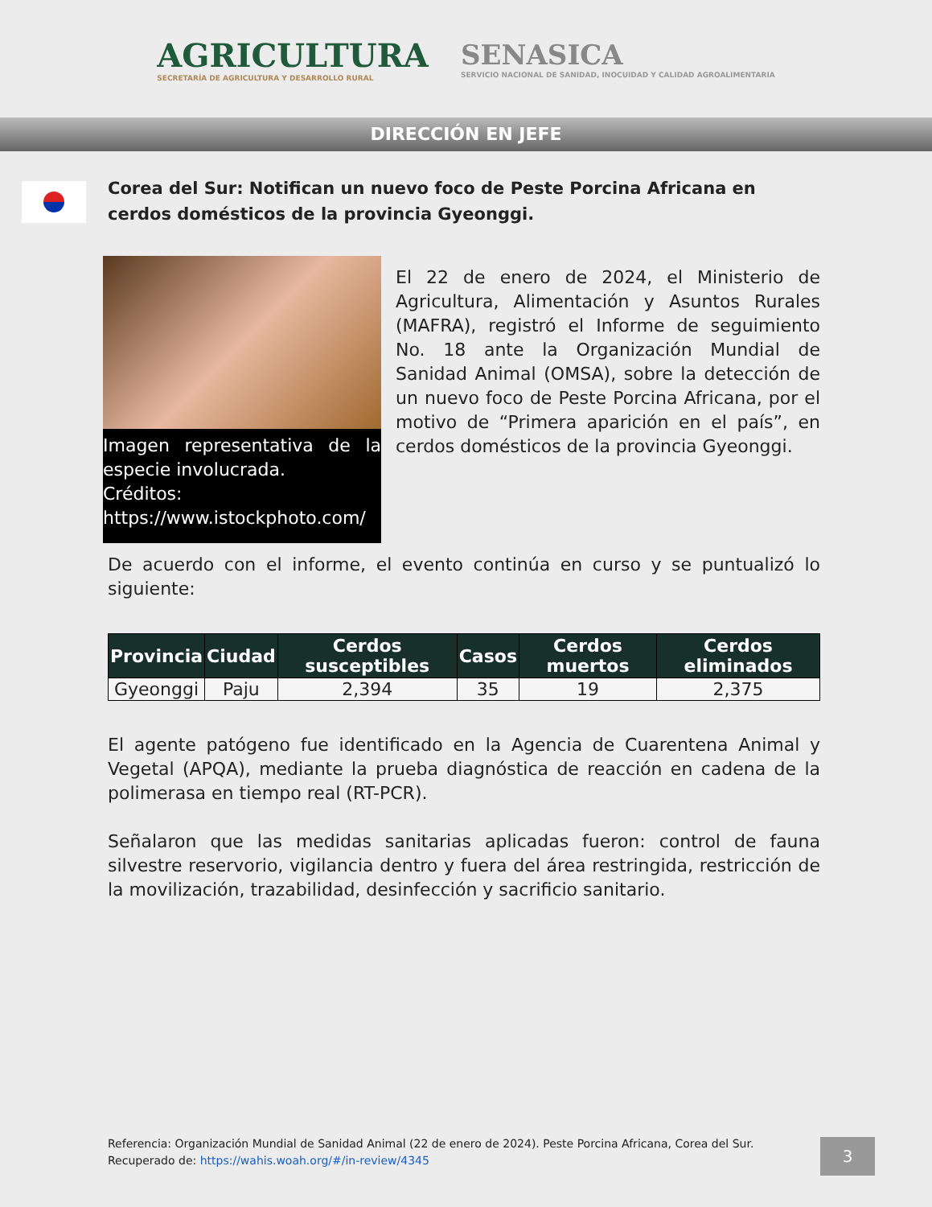AGRICULTURA
SECRETARÍA DE AGRICULTURA Y DESARROLLO RURAL
SENASICA
SERVICIO NACIONAL DE SANIDAD, INOCUIDAD Y CALIDAD AGROALIMENTARIA
DIRECCIÓN EN JEFE
Corea del Sur: Notifican un nuevo foco de Peste Porcina Africana en cerdos domésticos de la provincia Gyeonggi.
Imagen representativa de la especie involucrada.
Créditos: https://www.istockphoto.com/
El 22 de enero de 2024, el Ministerio de Agricultura, Alimentación y Asuntos Rurales (MAFRA), registró el Informe de seguimiento No. 18 ante la Organización Mundial de Sanidad Animal (OMSA), sobre la detección de un nuevo foco de Peste Porcina Africana, por el motivo de “Primera aparición en el país”, en cerdos domésticos de la provincia Gyeonggi.
De acuerdo con el informe, el evento continúa en curso y se puntualizó lo siguiente:
| Provincia | Ciudad | Cerdos susceptibles | Casos | Cerdos muertos | Cerdos eliminados |
| --- | --- | --- | --- | --- | --- |
| Gyeonggi | Paju | 2,394 | 35 | 19 | 2,375 |
El agente patógeno fue identificado en la Agencia de Cuarentena Animal y Vegetal (APQA), mediante la prueba diagnóstica de reacción en cadena de la polimerasa en tiempo real (RT-PCR).
Señalaron que las medidas sanitarias aplicadas fueron: control de fauna silvestre reservorio, vigilancia dentro y fuera del área restringida, restricción de la movilización, trazabilidad, desinfección y sacrificio sanitario.
Referencia: Organización Mundial de Sanidad Animal (22 de enero de 2024). Peste Porcina Africana, Corea del Sur. Recuperado de: https://wahis.woah.org/#/in-review/4345
3